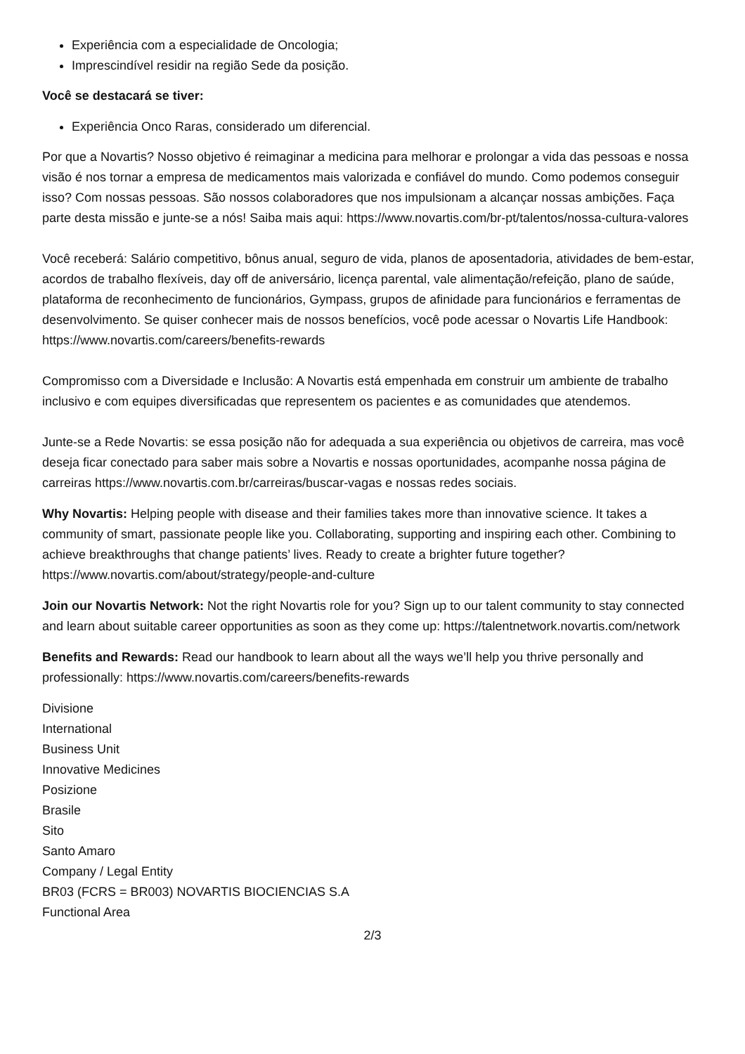Experiência com a especialidade de Oncologia;
Imprescindível residir na região Sede da posição.
Você se destacará se tiver:
Experiência Onco Raras, considerado um diferencial.
Por que a Novartis? Nosso objetivo é reimaginar a medicina para melhorar e prolongar a vida das pessoas e nossa visão é nos tornar a empresa de medicamentos mais valorizada e confiável do mundo. Como podemos conseguir isso? Com nossas pessoas. São nossos colaboradores que nos impulsionam a alcançar nossas ambições. Faça parte desta missão e junte-se a nós! Saiba mais aqui: https://www.novartis.com/br-pt/talentos/nossa-cultura-valores
Você receberá: Salário competitivo, bônus anual, seguro de vida, planos de aposentadoria, atividades de bem-estar, acordos de trabalho flexíveis, day off de aniversário, licença parental, vale alimentação/refeição, plano de saúde, plataforma de reconhecimento de funcionários, Gympass, grupos de afinidade para funcionários e ferramentas de desenvolvimento. Se quiser conhecer mais de nossos benefícios, você pode acessar o Novartis Life Handbook: https://www.novartis.com/careers/benefits-rewards
Compromisso com a Diversidade e Inclusão: A Novartis está empenhada em construir um ambiente de trabalho inclusivo e com equipes diversificadas que representem os pacientes e as comunidades que atendemos.
Junte-se a Rede Novartis: se essa posição não for adequada a sua experiência ou objetivos de carreira, mas você deseja ficar conectado para saber mais sobre a Novartis e nossas oportunidades, acompanhe nossa página de carreiras https://www.novartis.com.br/carreiras/buscar-vagas e nossas redes sociais.
Why Novartis: Helping people with disease and their families takes more than innovative science. It takes a community of smart, passionate people like you. Collaborating, supporting and inspiring each other. Combining to achieve breakthroughs that change patients’ lives. Ready to create a brighter future together? https://www.novartis.com/about/strategy/people-and-culture
Join our Novartis Network: Not the right Novartis role for you? Sign up to our talent community to stay connected and learn about suitable career opportunities as soon as they come up: https://talentnetwork.novartis.com/network
Benefits and Rewards: Read our handbook to learn about all the ways we’ll help you thrive personally and professionally: https://www.novartis.com/careers/benefits-rewards
Divisione
International
Business Unit
Innovative Medicines
Posizione
Brasile
Sito
Santo Amaro
Company / Legal Entity
BR03 (FCRS = BR003) NOVARTIS BIOCIENCIAS S.A
Functional Area
2/3